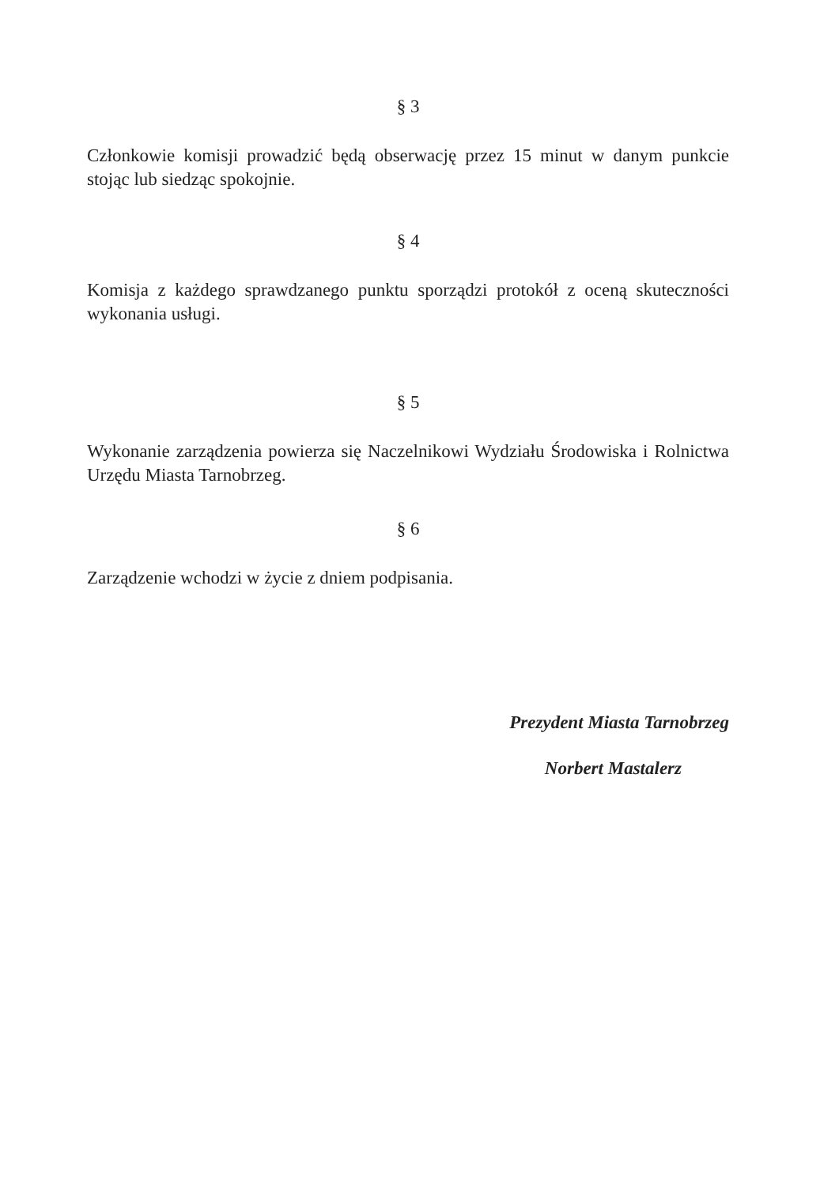§ 3
Członkowie komisji prowadzić będą obserwację przez 15 minut w danym punkcie stojąc lub siedząc spokojnie.
§ 4
Komisja z każdego sprawdzanego punktu sporządzi protokół z oceną skuteczności wykonania usługi.
§ 5
Wykonanie zarządzenia powierza się Naczelnikowi Wydziału Środowiska i Rolnictwa Urzędu Miasta Tarnobrzeg.
§ 6
Zarządzenie wchodzi w życie z dniem podpisania.
Prezydent Miasta Tarnobrzeg
Norbert Mastalerz